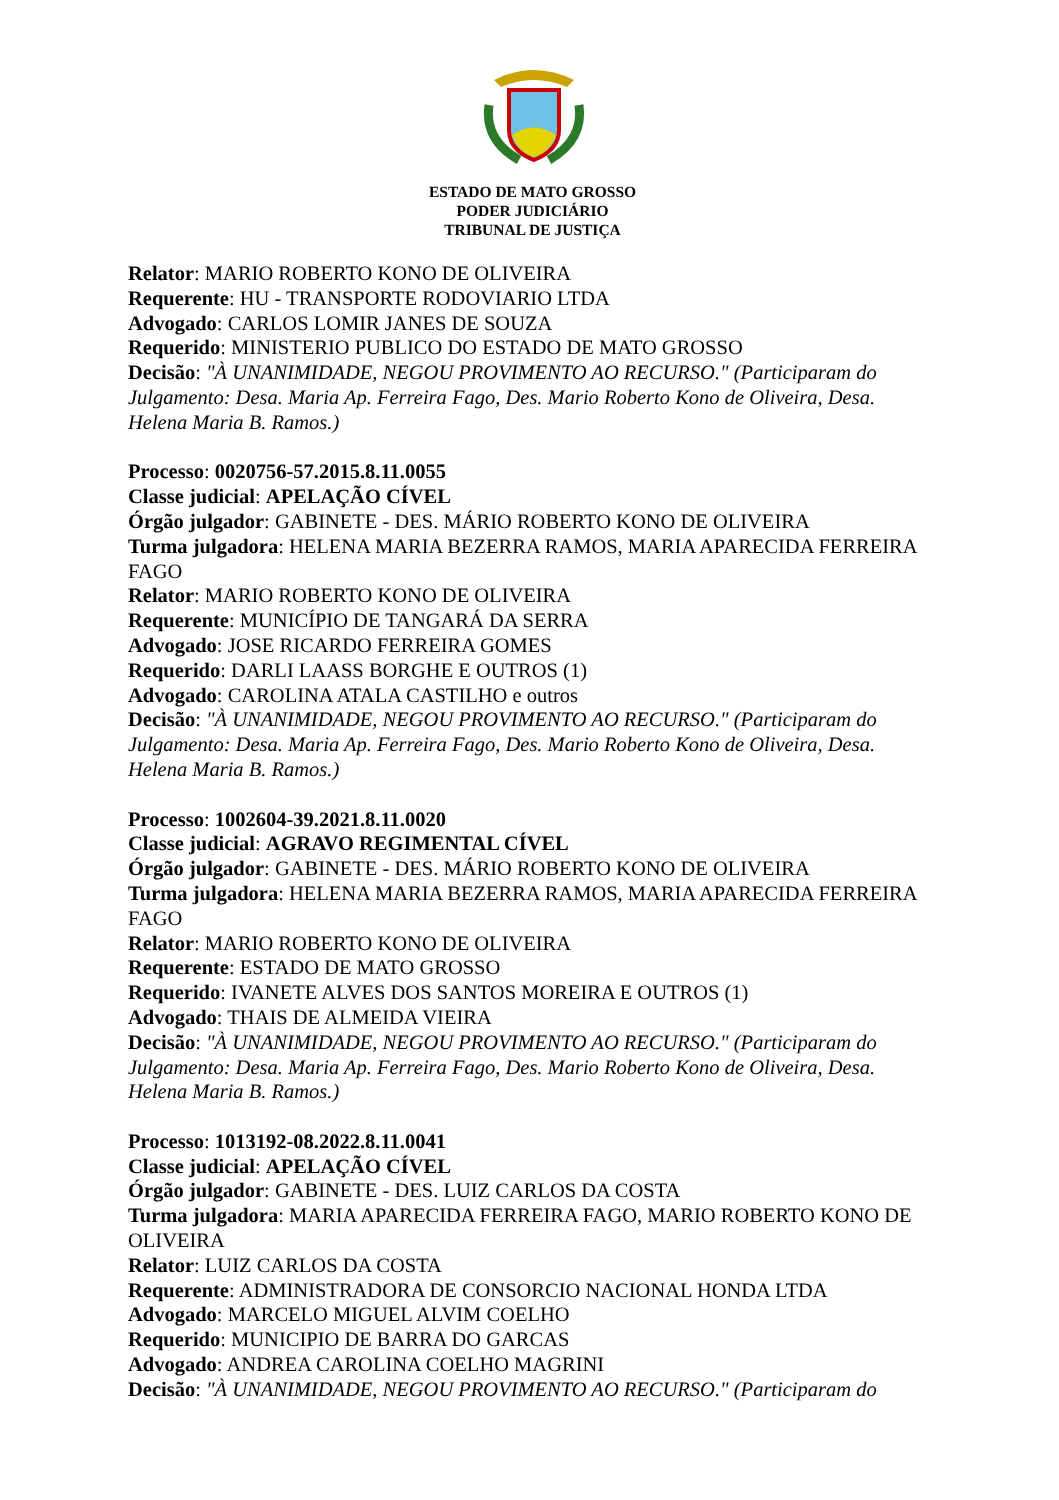ESTADO DE MATO GROSSO
PODER JUDICIÁRIO
TRIBUNAL DE JUSTIÇA
Relator: MARIO ROBERTO KONO DE OLIVEIRA
Requerente: HU - TRANSPORTE RODOVIARIO LTDA
Advogado: CARLOS LOMIR JANES DE SOUZA
Requerido: MINISTERIO PUBLICO DO ESTADO DE MATO GROSSO
Decisão: "À UNANIMIDADE, NEGOU PROVIMENTO AO RECURSO." (Participaram do Julgamento: Desa. Maria Ap. Ferreira Fago, Des. Mario Roberto Kono de Oliveira, Desa. Helena Maria B. Ramos.)
Processo: 0020756-57.2015.8.11.0055
Classe judicial: APELAÇÃO CÍVEL
Órgão julgador: GABINETE - DES. MÁRIO ROBERTO KONO DE OLIVEIRA
Turma julgadora: HELENA MARIA BEZERRA RAMOS, MARIA APARECIDA FERREIRA FAGO
Relator: MARIO ROBERTO KONO DE OLIVEIRA
Requerente: MUNICÍPIO DE TANGARÁ DA SERRA
Advogado: JOSE RICARDO FERREIRA GOMES
Requerido: DARLI LAASS BORGHE E OUTROS (1)
Advogado: CAROLINA ATALA CASTILHO e outros
Decisão: "À UNANIMIDADE, NEGOU PROVIMENTO AO RECURSO." (Participaram do Julgamento: Desa. Maria Ap. Ferreira Fago, Des. Mario Roberto Kono de Oliveira, Desa. Helena Maria B. Ramos.)
Processo: 1002604-39.2021.8.11.0020
Classe judicial: AGRAVO REGIMENTAL CÍVEL
Órgão julgador: GABINETE - DES. MÁRIO ROBERTO KONO DE OLIVEIRA
Turma julgadora: HELENA MARIA BEZERRA RAMOS, MARIA APARECIDA FERREIRA FAGO
Relator: MARIO ROBERTO KONO DE OLIVEIRA
Requerente: ESTADO DE MATO GROSSO
Requerido: IVANETE ALVES DOS SANTOS MOREIRA E OUTROS (1)
Advogado: THAIS DE ALMEIDA VIEIRA
Decisão: "À UNANIMIDADE, NEGOU PROVIMENTO AO RECURSO." (Participaram do Julgamento: Desa. Maria Ap. Ferreira Fago, Des. Mario Roberto Kono de Oliveira, Desa. Helena Maria B. Ramos.)
Processo: 1013192-08.2022.8.11.0041
Classe judicial: APELAÇÃO CÍVEL
Órgão julgador: GABINETE - DES. LUIZ CARLOS DA COSTA
Turma julgadora: MARIA APARECIDA FERREIRA FAGO, MARIO ROBERTO KONO DE OLIVEIRA
Relator: LUIZ CARLOS DA COSTA
Requerente: ADMINISTRADORA DE CONSORCIO NACIONAL HONDA LTDA
Advogado: MARCELO MIGUEL ALVIM COELHO
Requerido: MUNICIPIO DE BARRA DO GARCAS
Advogado: ANDREA CAROLINA COELHO MAGRINI
Decisão: "À UNANIMIDADE, NEGOU PROVIMENTO AO RECURSO." (Participaram do